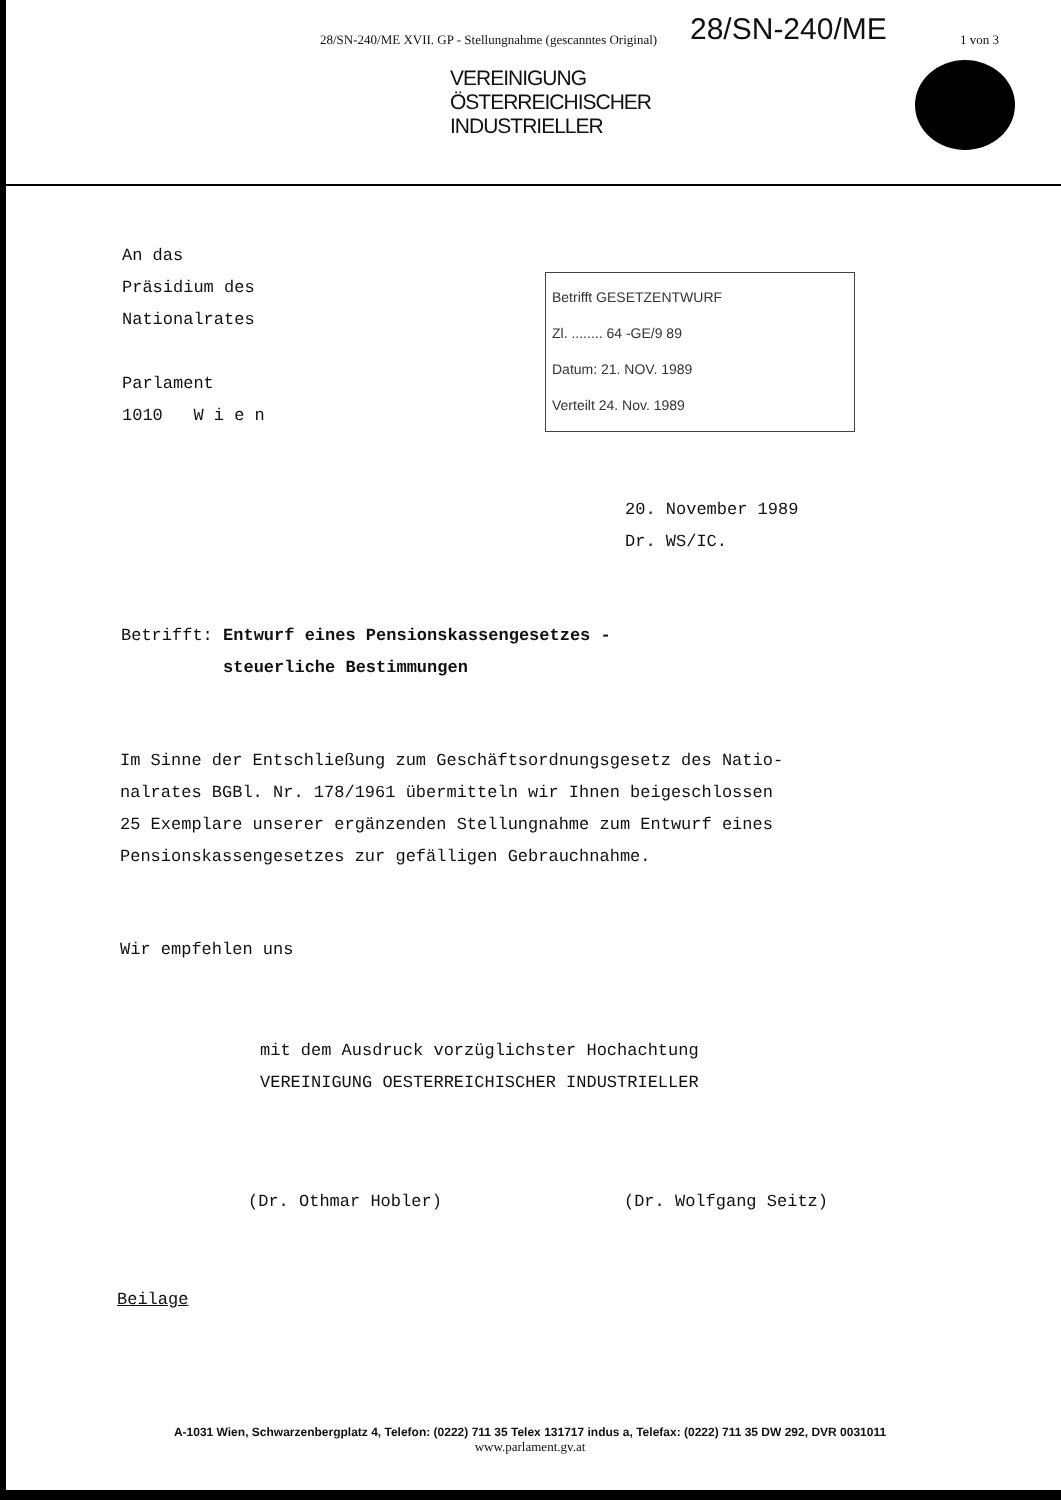28/SN-240/ME XVII. GP - Stellungnahme (gescanntes Original)
28/SN-240/ME 1 von 3
VEREINIGUNG
ÖSTERREICHISCHER
INDUSTRIELLER
An das
Präsidium des
Nationalrates
Parlament
1010 W i e n
Betrifft GESETZENTWURF
Zl. ........ 64 -GE/9 89
Datum: 21. NOV. 1989
Verteilt 24. Nov. 1989
20. November 1989
Dr. WS/IC.
Betrifft: Entwurf eines Pensionskassengesetzes -
steuerliche Bestimmungen
Im Sinne der Entschließung zum Geschäftsordnungsgesetz des Natio-
nalrates BGBl. Nr. 178/1961 übermitteln wir Ihnen beigeschlossen
25 Exemplare unserer ergänzenden Stellungnahme zum Entwurf eines
Pensionskassengesetzes zur gefälligen Gebrauchnahme.
Wir empfehlen uns
mit dem Ausdruck vorzüglichster Hochachtung
VEREINIGUNG OESTERREICHISCHER INDUSTRIELLER
(Dr. Othmar Hobler) (Dr. Wolfgang Seitz)
Beilage
A-1031 Wien, Schwarzenbergplatz 4, Telefon: (0222) 711 35 Telex 131717 indus a, Telefax: (0222) 711 35 DW 292, DVR 0031011
www.parlament.gv.at